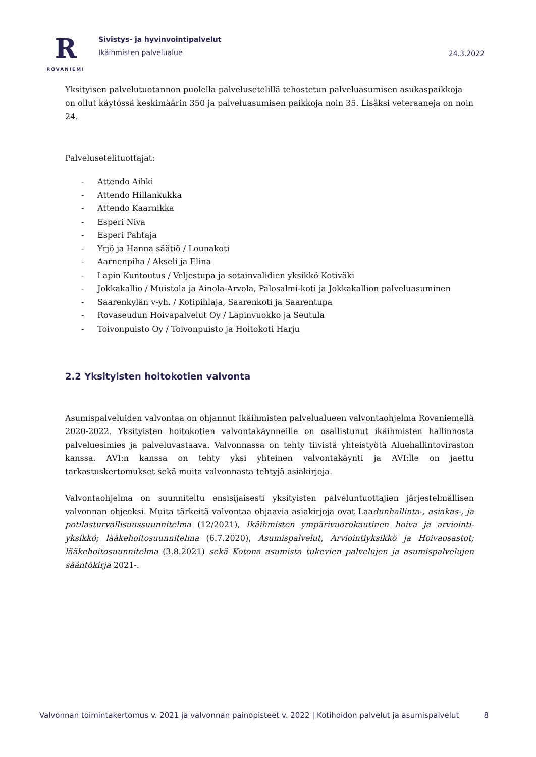R
ROVANIEMI
Sivistys- ja hyvinvointipalvelut
Ikäihmisten palvelualue
24.3.2022
Yksityisen palvelutuotannon puolella palvelusetelillä tehostetun palveluasumisen asukaspaikkoja on ollut käytössä keskimäärin 350 ja palveluasumisen paikkoja noin 35. Lisäksi veteraaneja on noin 24.
Palvelusetelituottajat:
- Attendo Aihki
- Attendo Hillankukka
- Attendo Kaarnikka
- Esperi Niva
- Esperi Pahtaja
- Yrjö ja Hanna säätiö / Lounakoti
- Aarnenpiha / Akseli ja Elina
- Lapin Kuntoutus / Veljestupa ja sotainvalidien yksikkö Kotiväki
- Jokkakallio / Muistola ja Ainola-Arvola, Palosalmi-koti ja Jokkakallion palveluasuminen
- Saarenkylän v-yh. / Kotipihlaja, Saarenkoti ja Saarentupa
- Rovaseudun Hoivapalvelut Oy / Lapinvuokko ja Seutula
- Toivonpuisto Oy / Toivonpuisto ja Hoitokoti Harju
2.2 Yksityisten hoitokotien valvonta
Asumispalveluiden valvontaa on ohjannut Ikäihmisten palvelualueen valvontaohjelma Rovaniemellä 2020-2022. Yksityisten hoitokotien valvontakäynneille on osallistunut ikäihmisten hallinnosta palveluesimies ja palveluvastaava. Valvonnassa on tehty tiivistä yhteistyötä Aluehallintoviraston kanssa. AVI:n kanssa on tehty yksi yhteinen valvontakäynti ja AVI:lle on jaettu tarkastuskertomukset sekä muita valvonnasta tehtyjä asiakirjoja.
Valvontaohjelma on suunniteltu ensisijaisesti yksityisten palveluntuottajien järjestelmällisen valvonnan ohjeeksi. Muita tärkeitä valvontaa ohjaavia asiakirjoja ovat Laadunhallinta-, asiakas-, ja potilasturvallisuussuunnitelma (12/2021), Ikäihmisten ympärivuorokautinen hoiva ja arviointi-yksikkö; lääkehoitosuunnitelma (6.7.2020), Asumispalvelut, Arviointiyksikkö ja Hoivaosastot; lääkehoitosuunnitelma (3.8.2021) sekä Kotona asumista tukevien palvelujen ja asumispalvelujen sääntökirja 2021-.
Valvonnan toimintakertomus v. 2021 ja valvonnan painopisteet v. 2022 | Kotihoidon palvelut ja asumispalvelut 8